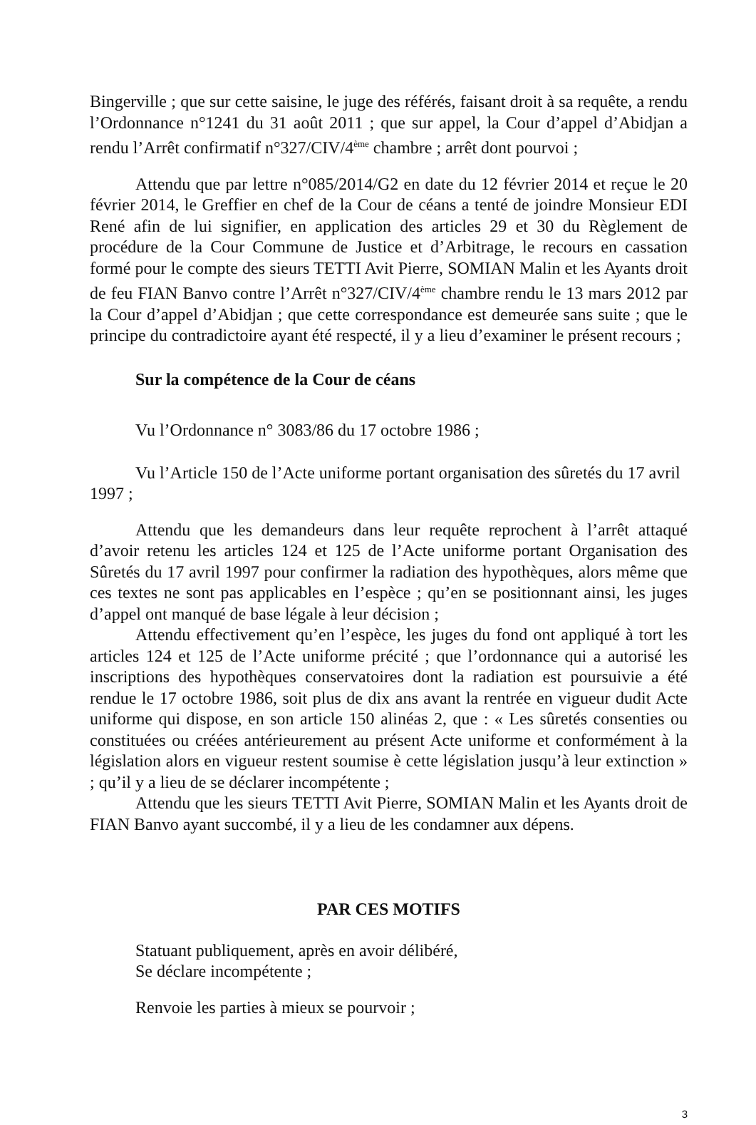Bingerville ; que sur cette saisine, le juge des référés, faisant droit à sa requête, a rendu l’Ordonnance n°1241 du 31 août 2011 ; que sur appel, la Cour d’appel d’Abidjan a rendu l’Arrêt confirmatif n°327/CIV/4<sup>ème</sup> chambre ; arrêt dont pourvoi ;
Attendu que par lettre n°085/2014/G2 en date du 12 février 2014 et reçue le 20 février 2014, le Greffier en chef de la Cour de céans a tenté de joindre Monsieur EDI René afin de lui signifier, en application des articles 29 et 30 du Règlement de procédure de la Cour Commune de Justice et d’Arbitrage, le recours en cassation formé pour le compte des sieurs TETTI Avit Pierre, SOMIAN Malin et les Ayants droit de feu FIAN Banvo contre l’Arrêt n°327/CIV/4<sup>ème</sup> chambre rendu le 13 mars 2012 par la Cour d’appel d’Abidjan ; que cette correspondance est demeurée sans suite ; que le principe du contradictoire ayant été respecté, il y a lieu d’examiner le présent recours ;
Sur la compétence de la Cour de céans
Vu l’Ordonnance n° 3083/86 du 17 octobre 1986 ;
Vu l’Article 150 de l’Acte uniforme portant organisation des sûretés du 17 avril 1997 ;
Attendu que les demandeurs dans leur requête reprochent à l’arrêt attaqué d’avoir retenu les articles 124 et 125 de l’Acte uniforme portant Organisation des Sûretés du 17 avril 1997 pour confirmer la radiation des hypothèques, alors même que ces textes ne sont pas applicables en l’espèce ; qu’en se positionnant ainsi, les juges d’appel ont manqué de base légale à leur décision ;
Attendu effectivement qu’en l’espèce, les juges du fond ont appliqué à tort les articles 124 et 125 de l’Acte uniforme précité ; que l’ordonnance qui a autorisé les inscriptions des hypothèques conservatoires dont la radiation est poursuivie a été rendue le 17 octobre 1986, soit plus de dix ans avant la rentrée en vigueur dudit Acte uniforme qui dispose, en son article 150 alinéas 2, que : « Les sûretés consenties ou constituées ou créées antérieurement au présent Acte uniforme et conformément à la législation alors en vigueur restent soumise è cette législation jusqu’à leur extinction » ; qu’il y a lieu de se déclarer incompétente ;
Attendu que les sieurs TETTI Avit Pierre, SOMIAN Malin et les Ayants droit de FIAN Banvo ayant succombé, il y a lieu de les condamner aux dépens.
PAR CES MOTIFS
Statuant publiquement, après en avoir délibéré,
Se déclare incompétente ;
Renvoie les parties à mieux se pourvoir ;
3